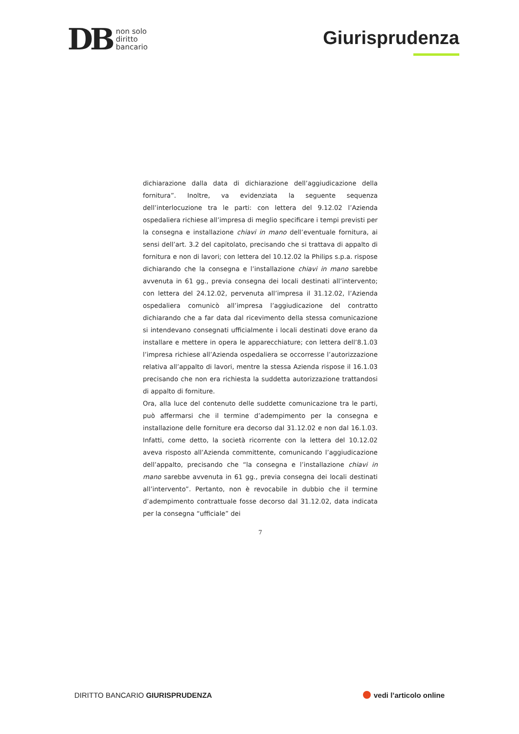DB
non solo
diritto
bancario
Giurisprudenza
dichiarazione dalla data di dichiarazione dell’aggiudicazione della fornitura”. Inoltre, va evidenziata la seguente sequenza dell’interlocuzione tra le parti: con lettera del 9.12.02 l’Azienda ospedaliera richiese all’impresa di meglio specificare i tempi previsti per la consegna e installazione chiavi in mano dell’eventuale fornitura, ai sensi dell’art. 3.2 del capitolato, precisando che si trattava di appalto di fornitura e non di lavori; con lettera del 10.12.02 la Philips s.p.a. rispose dichiarando che la consegna e l’installazione chiavi in mano sarebbe avvenuta in 61 gg., previa consegna dei locali destinati all’intervento; con lettera del 24.12.02, pervenuta all’impresa il 31.12.02, l’Azienda ospedaliera comunicò all’impresa l’aggiudicazione del contratto dichiarando che a far data dal ricevimento della stessa comunicazione si intendevano consegnati ufficialmente i locali destinati dove erano da installare e mettere in opera le apparecchiature; con lettera dell’8.1.03 l’impresa richiese all’Azienda ospedaliera se occorresse l’autorizzazione relativa all’appalto di lavori, mentre la stessa Azienda rispose il 16.1.03 precisando che non era richiesta la suddetta autorizzazione trattandosi di appalto di forniture.
Ora, alla luce del contenuto delle suddette comunicazione tra le parti, può affermarsi che il termine d’adempimento per la consegna e installazione delle forniture era decorso dal 31.12.02 e non dal 16.1.03. Infatti, come detto, la società ricorrente con la lettera del 10.12.02 aveva risposto all’Azienda committente, comunicando l’aggiudicazione dell’appalto, precisando che “la consegna e l’installazione chiavi in mano sarebbe avvenuta in 61 gg., previa consegna dei locali destinati all’intervento”. Pertanto, non è revocabile in dubbio che il termine d’adempimento contrattuale fosse decorso dal 31.12.02, data indicata per la consegna “ufficiale” dei
7
DIRITTO BANCARIO GIURISPRUDENZA
vedi l’articolo online